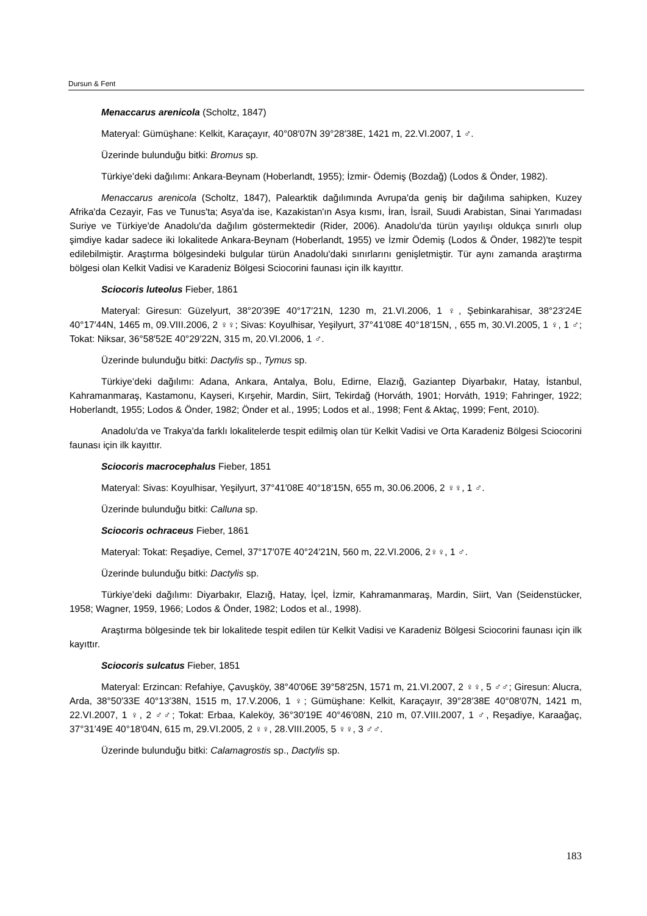Dursun & Fent
Menaccarus arenicola (Scholtz, 1847)
Materyal: Gümüşhane: Kelkit, Karaçayır, 40°08′07N 39°28′38E, 1421 m, 22.VI.2007, 1 ♂.
Üzerinde bulunduğu bitki: Bromus sp.
Türkiye’deki dağılımı: Ankara-Beynam (Hoberlandt, 1955); İzmir- Ödemiş (Bozdağ) (Lodos & Önder, 1982).
Menaccarus arenicola (Scholtz, 1847), Palearktik dağılımında Avrupa'da geniş bir dağılıma sahipken, Kuzey Afrika'da Cezayir, Fas ve Tunus'ta; Asya'da ise, Kazakistan'ın Asya kısmı, İran, İsrail, Suudi Arabistan, Sinai Yarımadası Suriye ve Türkiye'de Anadolu'da dağılım göstermektedir (Rider, 2006). Anadolu'da türün yayılışı oldukça sınırlı olup şimdiye kadar sadece iki lokalitede Ankara-Beynam (Hoberlandt, 1955) ve İzmir Ödemiş (Lodos & Önder, 1982)'te tespit edilebilmiştir. Araştırma bölgesindeki bulgular türün Anadolu'daki sınırlarını genişletmiştir. Tür aynı zamanda araştırma bölgesi olan Kelkit Vadisi ve Karadeniz Bölgesi Sciocorini faunası için ilk kayıttır.
Sciocoris luteolus Fieber, 1861
Materyal: Giresun: Güzelyurt, 38°20′39E 40°17′21N, 1230 m, 21.VI.2006, 1 ♀, Şebinkarahisar, 38°23′24E 40°17′44N, 1465 m, 09.VIII.2006, 2 ♀♀; Sivas: Koyulhisar, Yeşilyurt, 37°41′08E 40°18′15N, , 655 m, 30.VI.2005, 1 ♀, 1 ♂; Tokat: Niksar, 36°58′52E 40°29′22N, 315 m, 20.VI.2006, 1 ♂.
Üzerinde bulunduğu bitki: Dactylis sp., Tymus sp.
Türkiye’deki dağılımı: Adana, Ankara, Antalya, Bolu, Edirne, Elazığ, Gaziantep Diyarbakır, Hatay, İstanbul, Kahramanmaraş, Kastamonu, Kayseri, Kırşehir, Mardin, Siirt, Tekirdağ (Horváth, 1901; Horváth, 1919; Fahringer, 1922; Hoberlandt, 1955; Lodos & Önder, 1982; Önder et al., 1995; Lodos et al., 1998; Fent & Aktaç, 1999; Fent, 2010).
Anadolu'da ve Trakya'da farklı lokalitelerde tespit edilmiş olan tür Kelkit Vadisi ve Orta Karadeniz Bölgesi Sciocorini faunası için ilk kayıttır.
Sciocoris macrocephalus Fieber, 1851
Materyal: Sivas: Koyulhisar, Yeşilyurt, 37°41′08E 40°18′15N, 655 m, 30.06.2006, 2 ♀♀, 1 ♂.
Üzerinde bulunduğu bitki: Calluna sp.
Sciocoris ochraceus Fieber, 1861
Materyal: Tokat: Reşadiye, Cemel, 37°17′07E 40°24′21N, 560 m, 22.VI.2006, 2♀♀, 1 ♂.
Üzerinde bulunduğu bitki: Dactylis sp.
Türkiye’deki dağılımı: Diyarbakır, Elazığ, Hatay, İçel, İzmir, Kahramanmaraş, Mardin, Siirt, Van (Seidenstücker, 1958; Wagner, 1959, 1966; Lodos & Önder, 1982; Lodos et al., 1998).
Araştırma bölgesinde tek bir lokalitede tespit edilen tür Kelkit Vadisi ve Karadeniz Bölgesi Sciocorini faunası için ilk kayıttır.
Sciocoris sulcatus Fieber, 1851
Materyal: Erzincan: Refahiye, Çavuşköy, 38°40′06E 39°58′25N, 1571 m, 21.VI.2007, 2 ♀♀, 5 ♂♂; Giresun: Alucra, Arda, 38°50′33E 40°13′38N, 1515 m, 17.V.2006, 1 ♀; Gümüşhane: Kelkit, Karaçayır, 39°28′38E 40°08′07N, 1421 m, 22.VI.2007, 1 ♀, 2 ♂♂; Tokat: Erbaa, Kaleköy, 36°30′19E 40°46′08N, 210 m, 07.VIII.2007, 1 ♂, Reşadiye, Karaağaç, 37°31′49E 40°18′04N, 615 m, 29.VI.2005, 2 ♀♀, 28.VIII.2005, 5 ♀♀, 3 ♂♂.
Üzerinde bulunduğu bitki: Calamagrostis sp., Dactylis sp.
183